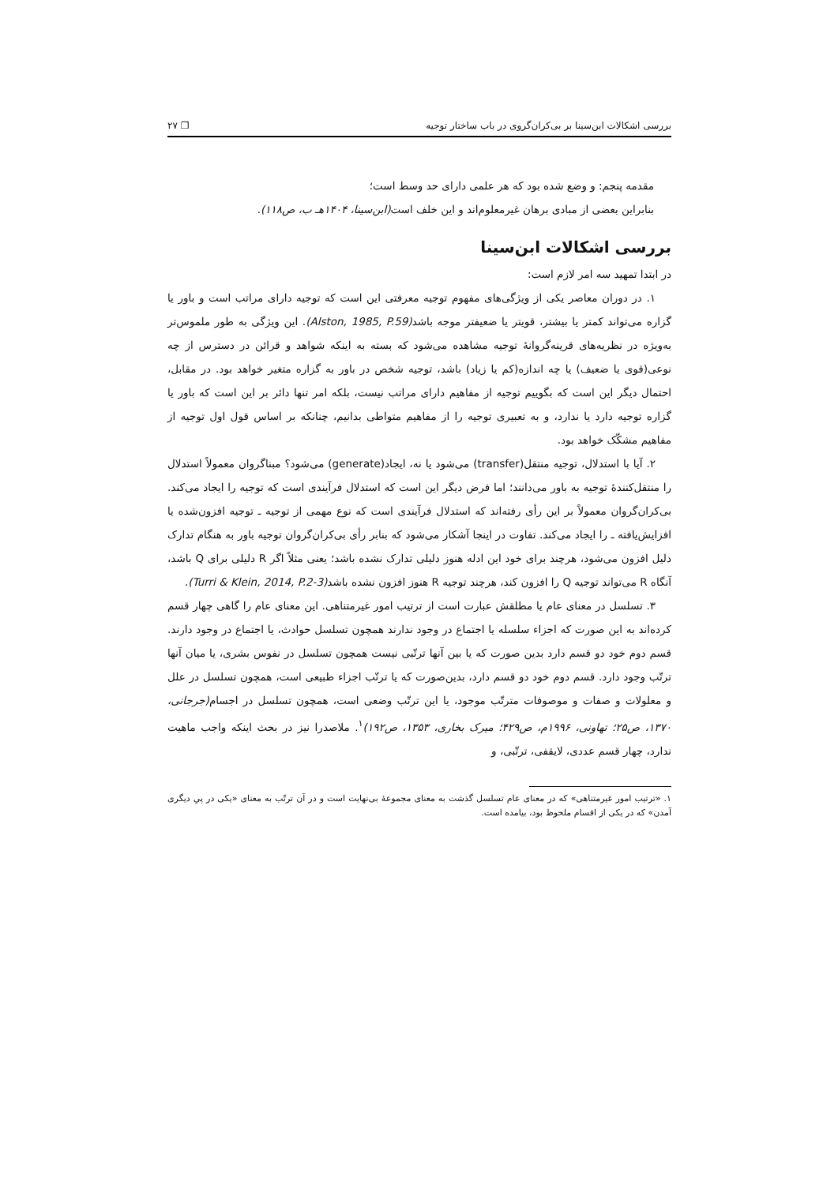بررسی اشکالات ابن‌سینا بر بی‌کران‌گروی در باب ساختار توجیه ❐ ۲۷
مقدمه پنجم: و وضع شده بود که هر علمی دارای حد وسط است؛
بنابراین بعضی از مبادی برهان غیرمعلوم‌اند و این خلف است(ابن‌سینا، ۱۴۰۴هـ ب، ص۱۱۸).
بررسی اشکالات ابن‌سینا
در ابتدا تمهید سه امر لازم است:
۱. در دوران معاصر یکی از ویژگی‌های مفهوم توجیه معرفتی این است که توجیه دارای مراتب است و باور یا گزاره می‌تواند کمتر یا بیشتر، قویتر یا ضعیفتر موجه باشد(Alston, 1985, P.59). این ویژگی به طور ملموس‌تر به‌ویژه در نظریه‌های قرینه‌گروانهٔ توجیه مشاهده می‌شود که بسته به اینکه شواهد و قرائن در دسترس از چه نوعی(قوی یا ضعیف) یا چه اندازه(کم یا زیاد) باشد، توجیه شخص در باور به گزاره متغیر خواهد بود. در مقابل، احتمال دیگر این است که بگوییم توجیه از مفاهیم دارای مراتب نیست، بلکه امر تنها دائر بر این است که باور یا گزاره توجیه دارد یا ندارد، و به تعبیری توجیه را از مفاهیم متواطی بدانیم، چنانکه بر اساس قول اول توجیه از مفاهیم مشکّک خواهد بود.
۲. آیا با استدلال، توجیه منتقل(transfer) می‌شود یا نه، ایجاد(generate) می‌شود؟ مبناگروان معمولاً استدلال را منتقل‌کنندهٔ توجیه به باور می‌دانند؛ اما فرض دیگر این است که استدلال فرآیندی است که توجیه را ایجاد می‌کند. بی‌کران‌گروان معمولاً بر این رأی رفته‌اند که استدلال فرآیندی است که نوع مهمی از توجیه ـ توجیه افزون‌شده یا افزایش‌یافته ـ را ایجاد می‌کند. تفاوت در اینجا آشکار می‌شود که بنابر رأی بی‌کران‌گروان توجیه باور به هنگام تدارک دلیل افزون می‌شود، هرچند برای خود این ادله هنوز دلیلی تدارک نشده باشد؛ یعنی مثلاً اگر R دلیلی برای Q باشد، آنگاه R می‌تواند توجیه Q را افزون کند، هرچند توجیه R هنوز افزون نشده باشد(Turri & Klein, 2014, P.2-3).
۳. تسلسل در معنای عام یا مطلقش عبارت است از ترتیب امور غیرمتناهی. این معنای عام را گاهی چهار قسم کرده‌اند به این صورت که اجزاء سلسله یا اجتماع در وجود ندارند همچون تسلسل حوادث، یا اجتماع در وجود دارند. قسم دوم خود دو قسم دارد بدین صورت که یا بین آنها ترتّبی نیست همچون تسلسل در نفوس بشری، یا میان آنها ترتّب وجود دارد. قسم دوم خود دو قسم دارد، بدین‌صورت که یا ترتّب اجزاء طبیعی است، همچون تسلسل در علل و معلولات و صفات و موصوفات مترتّب موجود، یا این ترتّب وضعی است، همچون تسلسل در اجسام(جرجانی، ۱۳۷۰، ص۲۵؛ تهاونی، ۱۹۹۶م، ص۴۲۹؛ میرک بخاری، ۱۳۵۳، ص۱۹۲)<sup>۱</sup>. ملاصدرا نیز در بحث اینکه واجب ماهیت ندارد، چهار قسم عددی، لایقفی، ترتّبی، و
۱. «ترتیب امور غیرمتناهی» که در معنای عام تسلسل گذشت به معنای مجموعهٔ بی‌نهایت است و در آن ترتّب به معنای «یکی در پیِ دیگری آمدن» که در یکی از اقسام ملحوظ بود، بیامده است.